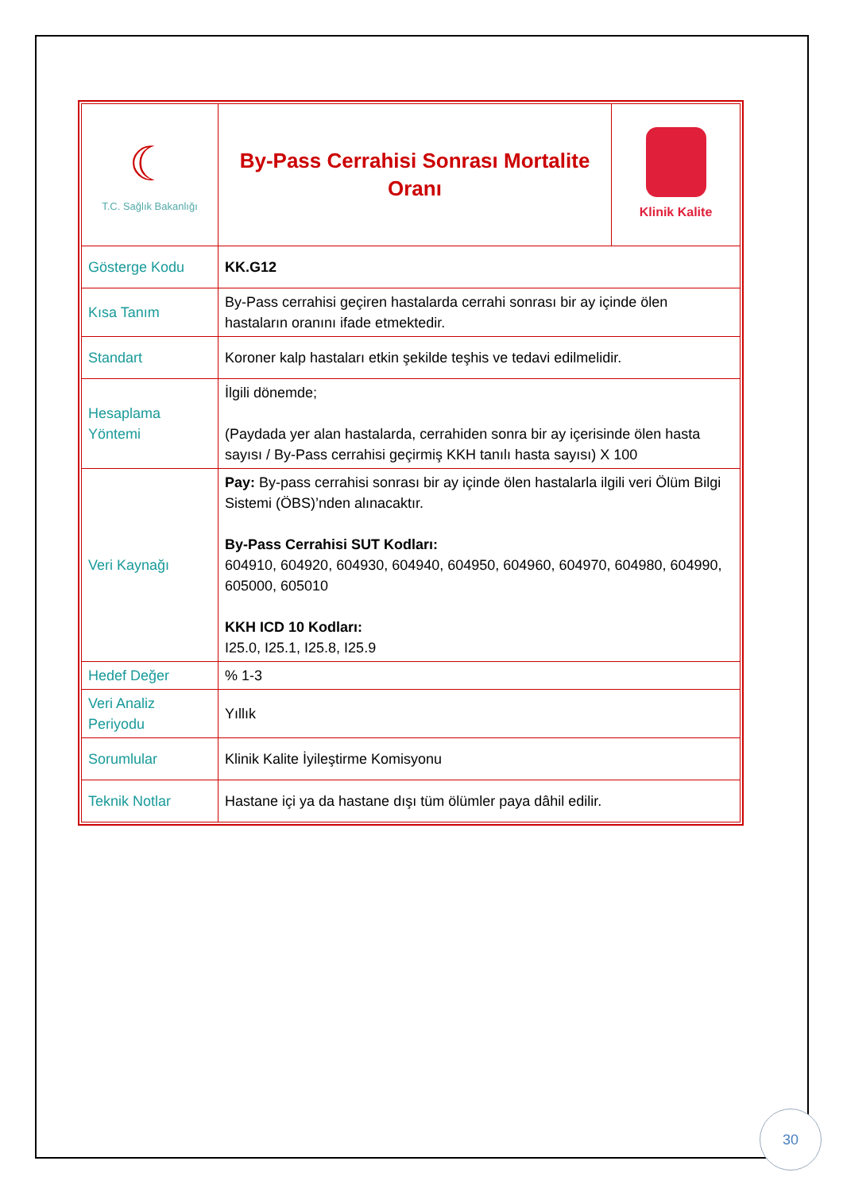| ☾ T.C. Sağlık Bakanlığı | By-Pass Cerrahisi Sonrası Mortalite Oranı | Klinik Kalite |
| Gösterge Kodu | KK.G12 | |
| Kısa Tanım | By-Pass cerrahisi geçiren hastalarda cerrahi sonrası bir ay içinde ölen hastaların oranını ifade etmektedir. | |
| Standart | Koroner kalp hastaları etkin şekilde teşhis ve tedavi edilmelidir. | |
| Hesaplama Yöntemi | İlgili dönemde; (Paydada yer alan hastalarda, cerrahiden sonra bir ay içerisinde ölen hasta sayısı / By-Pass cerrahisi geçirmiş KKH tanılı hasta sayısı) X 100 | |
| Veri Kaynağı | Pay: By-pass cerrahisi sonrası bir ay içinde ölen hastalarla ilgili veri Ölüm Bilgi Sistemi (ÖBS)’nden alınacaktır. By-Pass Cerrahisi SUT Kodları: 604910, 604920, 604930, 604940, 604950, 604960, 604970, 604980, 604990, 605000, 605010 KKH ICD 10 Kodları: I25.0, I25.1, I25.8, I25.9 | |
| Hedef Değer | % 1-3 | |
| Veri Analiz Periyodu | Yıllık | |
| Sorumlular | Klinik Kalite İyileştirme Komisyonu | |
| Teknik Notlar | Hastane içi ya da hastane dışı tüm ölümler paya dâhil edilir. | |
30